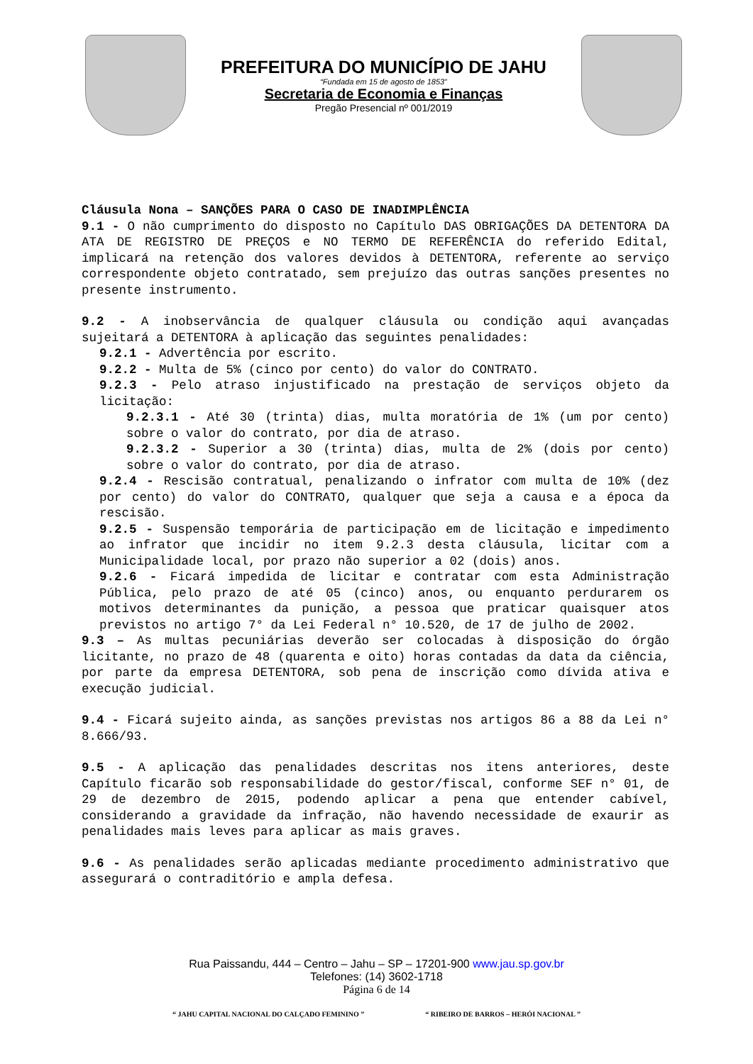PREFEITURA DO MUNICÍPIO DE JAHU
“Fundada em 15 de agosto de 1853”
Secretaria de Economia e Finanças
Pregão Presencial nº 001/2019
Cláusula Nona – SANÇÕES PARA O CASO DE INADIMPLÊNCIA
9.1 - O não cumprimento do disposto no Capítulo DAS OBRIGAÇÕES DA DETENTORA DA ATA DE REGISTRO DE PREÇOS e NO TERMO DE REFERÊNCIA do referido Edital, implicará na retenção dos valores devidos à DETENTORA, referente ao serviço correspondente objeto contratado, sem prejuízo das outras sanções presentes no presente instrumento.
9.2 - A inobservância de qualquer cláusula ou condição aqui avançadas sujeitará a DETENTORA à aplicação das seguintes penalidades:
9.2.1 - Advertência por escrito.
9.2.2 - Multa de 5% (cinco por cento) do valor do CONTRATO.
9.2.3 - Pelo atraso injustificado na prestação de serviços objeto da licitação:
9.2.3.1 - Até 30 (trinta) dias, multa moratória de 1% (um por cento) sobre o valor do contrato, por dia de atraso.
9.2.3.2 - Superior a 30 (trinta) dias, multa de 2% (dois por cento) sobre o valor do contrato, por dia de atraso.
9.2.4 - Rescisão contratual, penalizando o infrator com multa de 10% (dez por cento) do valor do CONTRATO, qualquer que seja a causa e a época da rescisão.
9.2.5 - Suspensão temporária de participação em de licitação e impedimento ao infrator que incidir no item 9.2.3 desta cláusula, licitar com a Municipalidade local, por prazo não superior a 02 (dois) anos.
9.2.6 - Ficará impedida de licitar e contratar com esta Administração Pública, pelo prazo de até 05 (cinco) anos, ou enquanto perdurarem os motivos determinantes da punição, a pessoa que praticar quaisquer atos previstos no artigo 7° da Lei Federal n° 10.520, de 17 de julho de 2002.
9.3 – As multas pecuniárias deverão ser colocadas à disposição do órgão licitante, no prazo de 48 (quarenta e oito) horas contadas da data da ciência, por parte da empresa DETENTORA, sob pena de inscrição como dívida ativa e execução judicial.
9.4 - Ficará sujeito ainda, as sanções previstas nos artigos 86 a 88 da Lei n° 8.666/93.
9.5 - A aplicação das penalidades descritas nos itens anteriores, deste Capítulo ficarão sob responsabilidade do gestor/fiscal, conforme SEF n° 01, de 29 de dezembro de 2015, podendo aplicar a pena que entender cabível, considerando a gravidade da infração, não havendo necessidade de exaurir as penalidades mais leves para aplicar as mais graves.
9.6 - As penalidades serão aplicadas mediante procedimento administrativo que assegurará o contraditório e ampla defesa.
Rua Paissandu, 444 – Centro – Jahu – SP – 17201-900 www.jau.sp.gov.br
Telefones: (14) 3602-1718
Página 6 de 14
“ JAHU CAPITAL NACIONAL DO CALÇADO FEMININO ” “ RIBEIRO DE BARROS – HERÓI NACIONAL ”